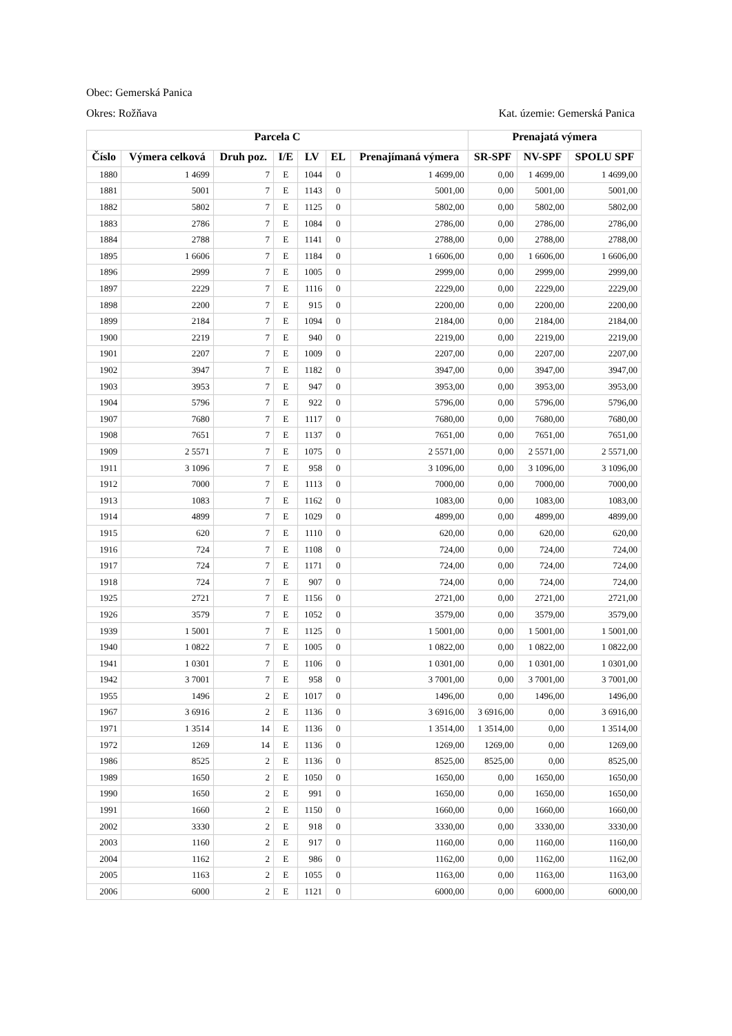Obec: Gemerská Panica
Okres: Rožňava Kat. územie: Gemerská Panica
| Parcela C | | | | | | | Prenajatá výmera | | |
| --- | --- | --- | --- | --- | --- | --- | --- | --- | --- |
| Číslo | Výmera celková | Druh poz. | I/E | LV | EL | Prenajímaná výmera | SR-SPF | NV-SPF | SPOLU SPF |
| 1880 | 1 4699 | 7 | E | 1044 | 0 | 1 4699,00 | 0,00 | 1 4699,00 | 1 4699,00 |
| 1881 | 5001 | 7 | E | 1143 | 0 | 5001,00 | 0,00 | 5001,00 | 5001,00 |
| 1882 | 5802 | 7 | E | 1125 | 0 | 5802,00 | 0,00 | 5802,00 | 5802,00 |
| 1883 | 2786 | 7 | E | 1084 | 0 | 2786,00 | 0,00 | 2786,00 | 2786,00 |
| 1884 | 2788 | 7 | E | 1141 | 0 | 2788,00 | 0,00 | 2788,00 | 2788,00 |
| 1895 | 1 6606 | 7 | E | 1184 | 0 | 1 6606,00 | 0,00 | 1 6606,00 | 1 6606,00 |
| 1896 | 2999 | 7 | E | 1005 | 0 | 2999,00 | 0,00 | 2999,00 | 2999,00 |
| 1897 | 2229 | 7 | E | 1116 | 0 | 2229,00 | 0,00 | 2229,00 | 2229,00 |
| 1898 | 2200 | 7 | E | 915 | 0 | 2200,00 | 0,00 | 2200,00 | 2200,00 |
| 1899 | 2184 | 7 | E | 1094 | 0 | 2184,00 | 0,00 | 2184,00 | 2184,00 |
| 1900 | 2219 | 7 | E | 940 | 0 | 2219,00 | 0,00 | 2219,00 | 2219,00 |
| 1901 | 2207 | 7 | E | 1009 | 0 | 2207,00 | 0,00 | 2207,00 | 2207,00 |
| 1902 | 3947 | 7 | E | 1182 | 0 | 3947,00 | 0,00 | 3947,00 | 3947,00 |
| 1903 | 3953 | 7 | E | 947 | 0 | 3953,00 | 0,00 | 3953,00 | 3953,00 |
| 1904 | 5796 | 7 | E | 922 | 0 | 5796,00 | 0,00 | 5796,00 | 5796,00 |
| 1907 | 7680 | 7 | E | 1117 | 0 | 7680,00 | 0,00 | 7680,00 | 7680,00 |
| 1908 | 7651 | 7 | E | 1137 | 0 | 7651,00 | 0,00 | 7651,00 | 7651,00 |
| 1909 | 2 5571 | 7 | E | 1075 | 0 | 2 5571,00 | 0,00 | 2 5571,00 | 2 5571,00 |
| 1911 | 3 1096 | 7 | E | 958 | 0 | 3 1096,00 | 0,00 | 3 1096,00 | 3 1096,00 |
| 1912 | 7000 | 7 | E | 1113 | 0 | 7000,00 | 0,00 | 7000,00 | 7000,00 |
| 1913 | 1083 | 7 | E | 1162 | 0 | 1083,00 | 0,00 | 1083,00 | 1083,00 |
| 1914 | 4899 | 7 | E | 1029 | 0 | 4899,00 | 0,00 | 4899,00 | 4899,00 |
| 1915 | 620 | 7 | E | 1110 | 0 | 620,00 | 0,00 | 620,00 | 620,00 |
| 1916 | 724 | 7 | E | 1108 | 0 | 724,00 | 0,00 | 724,00 | 724,00 |
| 1917 | 724 | 7 | E | 1171 | 0 | 724,00 | 0,00 | 724,00 | 724,00 |
| 1918 | 724 | 7 | E | 907 | 0 | 724,00 | 0,00 | 724,00 | 724,00 |
| 1925 | 2721 | 7 | E | 1156 | 0 | 2721,00 | 0,00 | 2721,00 | 2721,00 |
| 1926 | 3579 | 7 | E | 1052 | 0 | 3579,00 | 0,00 | 3579,00 | 3579,00 |
| 1939 | 1 5001 | 7 | E | 1125 | 0 | 1 5001,00 | 0,00 | 1 5001,00 | 1 5001,00 |
| 1940 | 1 0822 | 7 | E | 1005 | 0 | 1 0822,00 | 0,00 | 1 0822,00 | 1 0822,00 |
| 1941 | 1 0301 | 7 | E | 1106 | 0 | 1 0301,00 | 0,00 | 1 0301,00 | 1 0301,00 |
| 1942 | 3 7001 | 7 | E | 958 | 0 | 3 7001,00 | 0,00 | 3 7001,00 | 3 7001,00 |
| 1955 | 1496 | 2 | E | 1017 | 0 | 1496,00 | 0,00 | 1496,00 | 1496,00 |
| 1967 | 3 6916 | 2 | E | 1136 | 0 | 3 6916,00 | 3 6916,00 | 0,00 | 3 6916,00 |
| 1971 | 1 3514 | 14 | E | 1136 | 0 | 1 3514,00 | 1 3514,00 | 0,00 | 1 3514,00 |
| 1972 | 1269 | 14 | E | 1136 | 0 | 1269,00 | 1269,00 | 0,00 | 1269,00 |
| 1986 | 8525 | 2 | E | 1136 | 0 | 8525,00 | 8525,00 | 0,00 | 8525,00 |
| 1989 | 1650 | 2 | E | 1050 | 0 | 1650,00 | 0,00 | 1650,00 | 1650,00 |
| 1990 | 1650 | 2 | E | 991 | 0 | 1650,00 | 0,00 | 1650,00 | 1650,00 |
| 1991 | 1660 | 2 | E | 1150 | 0 | 1660,00 | 0,00 | 1660,00 | 1660,00 |
| 2002 | 3330 | 2 | E | 918 | 0 | 3330,00 | 0,00 | 3330,00 | 3330,00 |
| 2003 | 1160 | 2 | E | 917 | 0 | 1160,00 | 0,00 | 1160,00 | 1160,00 |
| 2004 | 1162 | 2 | E | 986 | 0 | 1162,00 | 0,00 | 1162,00 | 1162,00 |
| 2005 | 1163 | 2 | E | 1055 | 0 | 1163,00 | 0,00 | 1163,00 | 1163,00 |
| 2006 | 6000 | 2 | E | 1121 | 0 | 6000,00 | 0,00 | 6000,00 | 6000,00 |